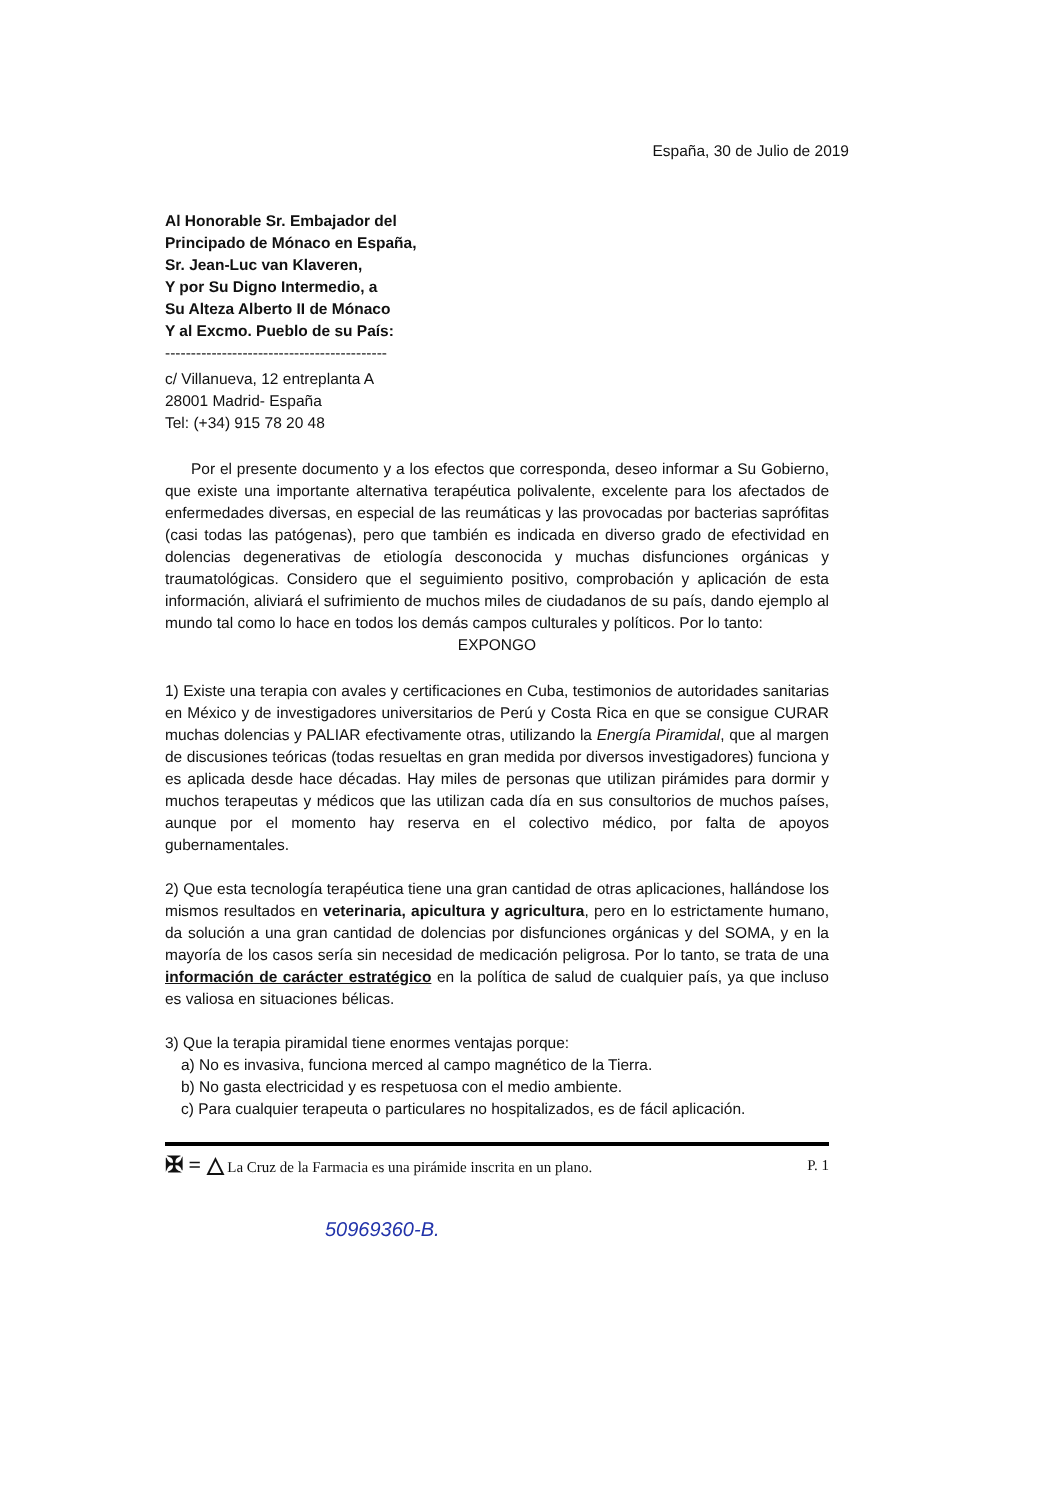España, 30 de Julio de 2019
Al Honorable Sr. Embajador del
Principado de Mónaco en España,
Sr. Jean-Luc van Klaveren,
Y por Su Digno Intermedio, a
Su Alteza Alberto II de Mónaco
Y al Excmo. Pueblo de su País:
-------------------------------------------
c/ Villanueva, 12 entreplanta A
28001 Madrid- España
Tel: (+34) 915 78 20 48
Por el presente documento y a los efectos que corresponda, deseo informar a Su Gobierno, que existe una importante alternativa terapéutica polivalente, excelente para los afectados de enfermedades diversas, en especial de las reumáticas y las provocadas por bacterias saprófitas (casi todas las patógenas), pero que también es indicada en diverso grado de efectividad en dolencias degenerativas de etiología desconocida y muchas disfunciones orgánicas y traumatológicas. Considero que el seguimiento positivo, comprobación y aplicación de esta información, aliviará el sufrimiento de muchos miles de ciudadanos de su país, dando ejemplo al mundo tal como lo hace en todos los demás campos culturales y políticos. Por lo tanto:
EXPONGO
1) Existe una terapia con avales y certificaciones en Cuba, testimonios de autoridades sanitarias en México y de investigadores universitarios de Perú y Costa Rica en que se consigue CURAR muchas dolencias y PALIAR efectivamente otras, utilizando la Energía Piramidal, que al margen de discusiones teóricas (todas resueltas en gran medida por diversos investigadores) funciona y es aplicada desde hace décadas. Hay miles de personas que utilizan pirámides para dormir y muchos terapeutas y médicos que las utilizan cada día en sus consultorios de muchos países, aunque por el momento hay reserva en el colectivo médico, por falta de apoyos gubernamentales.
2) Que esta tecnología terapéutica tiene una gran cantidad de otras aplicaciones, hallándose los mismos resultados en veterinaria, apicultura y agricultura, pero en lo estrictamente humano, da solución a una gran cantidad de dolencias por disfunciones orgánicas y del SOMA, y en la mayoría de los casos sería sin necesidad de medicación peligrosa. Por lo tanto, se trata de una información de carácter estratégico en la política de salud de cualquier país, ya que incluso es valiosa en situaciones bélicas.
3) Que la terapia piramidal tiene enormes ventajas porque:
a) No es invasiva, funciona merced al campo magnético de la Tierra.
b) No gasta electricidad y es respetuosa con el medio ambiente.
c) Para cualquier terapeuta o particulares no hospitalizados, es de fácil aplicación.
✠ = △ La Cruz de la Farmacia es una pirámide inscrita en un plano. P. 1
50969360-B.